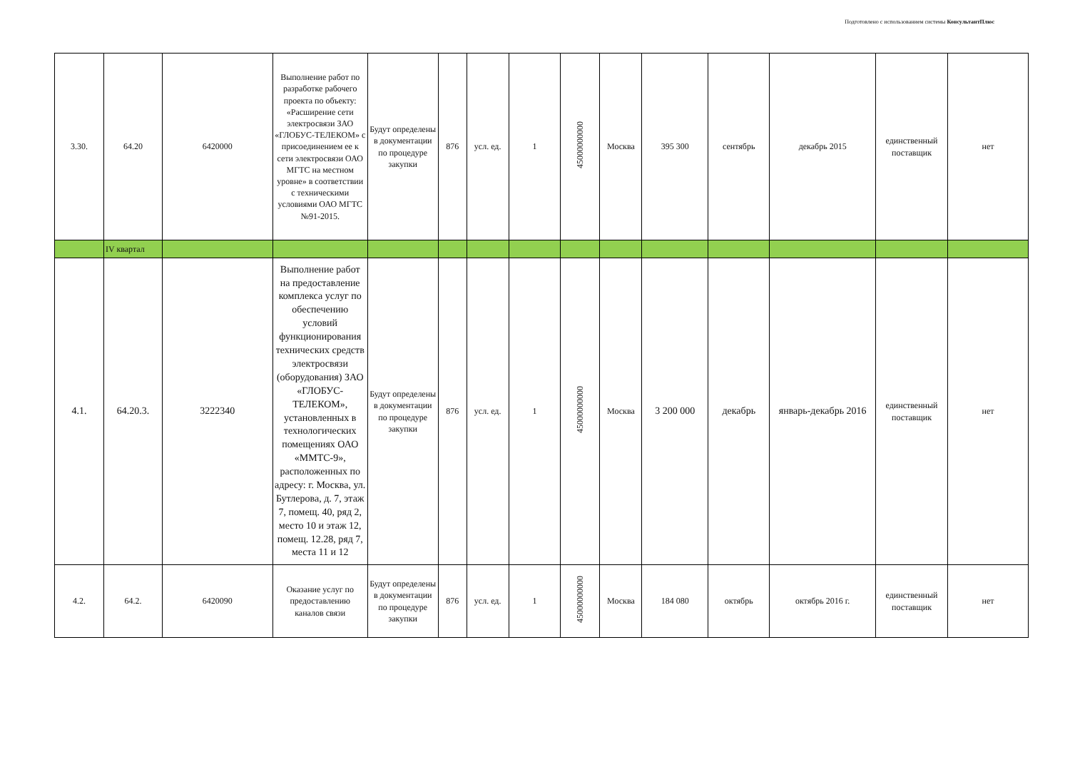Подготовлено с использованием системы КонсультантПлюс
| 3.30. | 64.20 | 6420000 | Выполнение работ по разработке рабочего проекта по объекту: «Расширение сети электросвязи ЗАО «ГЛОБУС-ТЕЛЕКОМ» с присоединением ее к сети электросвязи ОАО МГТС на местном уровне» в соответствии с техническими условиями ОАО МГТС №91-2015. | Будут определены в документации по процедуре закупки | 876 | усл. ед. | 1 | 45000000000 | Москва | 395 300 | сентябрь | декабрь 2015 | единственный поставщик | нет |
| | IV квартал | | | | | | | | | | | | | |
| 4.1. | 64.20.3. | 3222340 | Выполнение работ на предоставление комплекса услуг по обеспечению условий функционирования технических средств электросвязи (оборудования) ЗАО «ГЛОБУС-ТЕЛЕКОМ», установленных в технологических помещениях ОАО «ММТС-9», расположенных по адресу: г. Москва, ул. Бутлерова, д. 7, этаж 7, помещ. 40, ряд 2, место 10 и этаж 12, помещ. 12.28, ряд 7, места 11 и 12 | Будут определены в документации по процедуре закупки | 876 | усл. ед. | 1 | 45000000000 | Москва | 3 200 000 | декабрь | январь-декабрь 2016 | единственный поставщик | нет |
| 4.2. | 64.2. | 6420090 | Оказание услуг по предоставлению каналов связи | Будут определены в документации по процедуре закупки | 876 | усл. ед. | 1 | 45000000000 | Москва | 184 080 | октябрь | октябрь 2016 г. | единственный поставщик | нет |